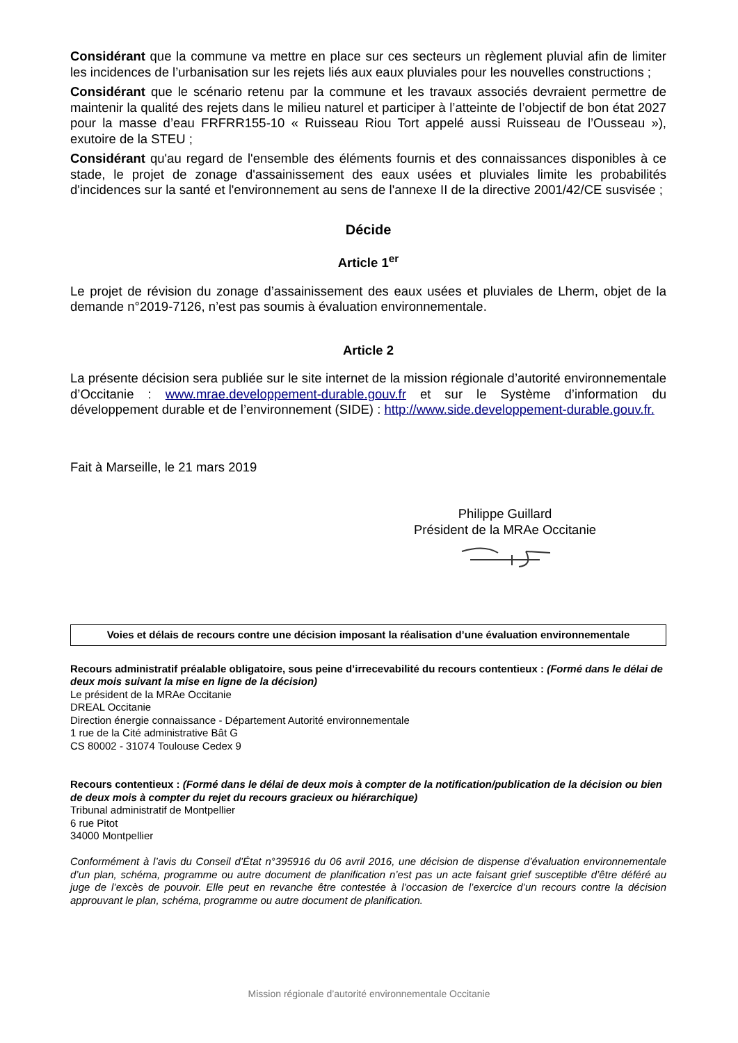Considérant que la commune va mettre en place sur ces secteurs un règlement pluvial afin de limiter les incidences de l’urbanisation sur les rejets liés aux eaux pluviales pour les nouvelles constructions ;
Considérant que le scénario retenu par la commune et les travaux associés devraient permettre de maintenir la qualité des rejets dans le milieu naturel et participer à l’atteinte de l’objectif de bon état 2027 pour la masse d’eau FRFRR155-10 « Ruisseau Riou Tort appelé aussi Ruisseau de l’Ousseau »), exutoire de la STEU ;
Considérant qu'au regard de l'ensemble des éléments fournis et des connaissances disponibles à ce stade, le projet de zonage d'assainissement des eaux usées et pluviales limite les probabilités d'incidences sur la santé et l'environnement au sens de l'annexe II de la directive 2001/42/CE susvisée ;
Décide
Article 1<sup>er</sup>
Le projet de révision du zonage d’assainissement des eaux usées et pluviales de Lherm, objet de la demande n°2019-7126, n’est pas soumis à évaluation environnementale.
Article 2
La présente décision sera publiée sur le site internet de la mission régionale d’autorité environnementale d’Occitanie : www.mrae.developpement-durable.gouv.fr et sur le Système d’information du développement durable et de l’environnement (SIDE) : http://www.side.developpement-durable.gouv.fr.
Fait à Marseille, le 21 mars 2019
Philippe Guillard
Président de la MRAe Occitanie
Voies et délais de recours contre une décision imposant la réalisation d’une évaluation environnementale
Recours administratif préalable obligatoire, sous peine d’irrecevabilité du recours contentieux : (Formé dans le délai de deux mois suivant la mise en ligne de la décision)
Le président de la MRAe Occitanie
DREAL Occitanie
Direction énergie connaissance - Département Autorité environnementale
1 rue de la Cité administrative Bât G
CS 80002 - 31074 Toulouse Cedex 9
Recours contentieux : (Formé dans le délai de deux mois à compter de la notification/publication de la décision ou bien de deux mois à compter du rejet du recours gracieux ou hiérarchique)
Tribunal administratif de Montpellier
6 rue Pitot
34000 Montpellier
Conformément à l’avis du Conseil d’État n°395916 du 06 avril 2016, une décision de dispense d’évaluation environnementale d’un plan, schéma, programme ou autre document de planification n’est pas un acte faisant grief susceptible d’être déféré au juge de l’excès de pouvoir. Elle peut en revanche être contestée à l’occasion de l’exercice d’un recours contre la décision approuvant le plan, schéma, programme ou autre document de planification.
Mission régionale d’autorité environnementale Occitanie